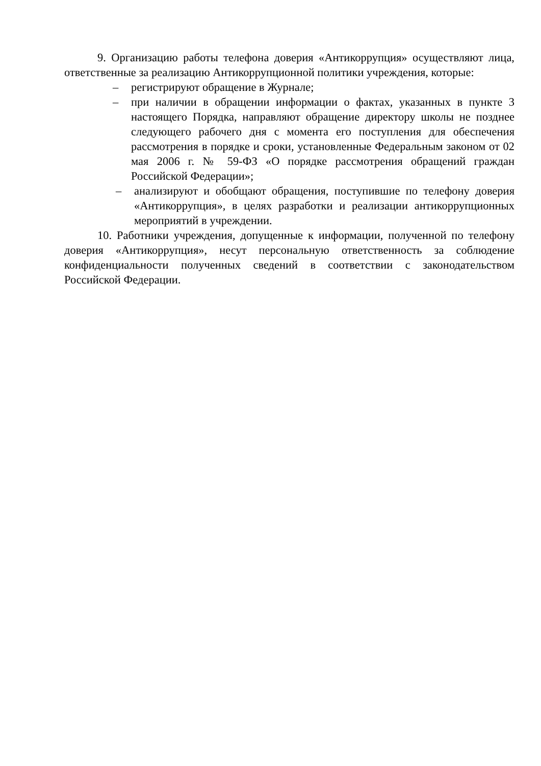9. Организацию работы телефона доверия «Антикоррупция» осуществляют лица, ответственные за реализацию Антикоррупционной политики учреждения, которые:
– регистрируют обращение в Журнале;
– при наличии в обращении информации о фактах, указанных в пункте 3 настоящего Порядка, направляют обращение директору школы не позднее следующего рабочего дня с момента его поступления для обеспечения рассмотрения в порядке и сроки, установленные Федеральным законом от 02 мая 2006 г. № 59-ФЗ «О порядке рассмотрения обращений граждан Российской Федерации»;
– анализируют и обобщают обращения, поступившие по телефону доверия «Антикоррупция», в целях разработки и реализации антикоррупционных мероприятий в учреждении.
10. Работники учреждения, допущенные к информации, полученной по телефону доверия «Антикоррупция», несут персональную ответственность за соблюдение конфиденциальности полученных сведений в соответствии с законодательством Российской Федерации.